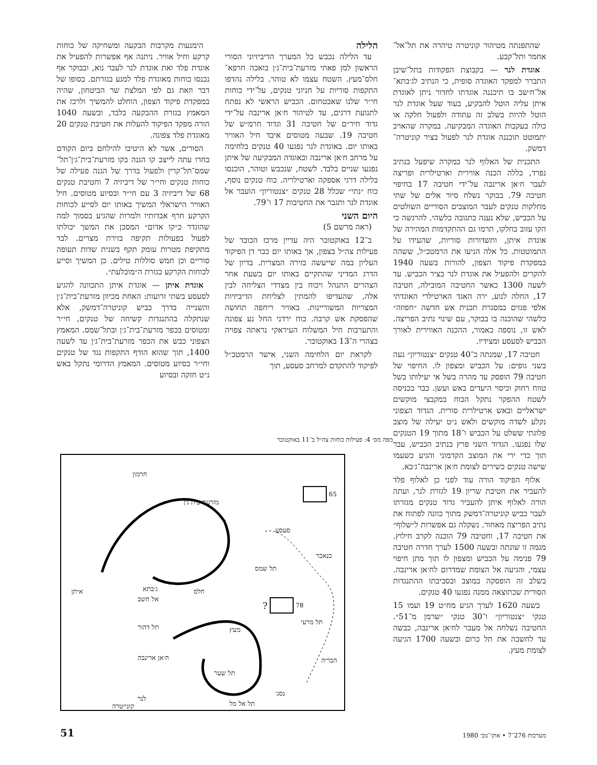שהתפנתה מטיהור קוניטרה טיהרה את תל־אל־אחמר ותל־קבע.
אוגדת לנר — בקבוצת הפקודות בתל־שיבן התברר למפקד האוגדה סופית, כי הנתיב לג׳בתא־אל־ח׳שב בו תיכננה אוגדתו לחדור ניתן לאוגדת איתן עליה הוטל להבקיע, בעוד שעל אוגדת לנר הוטל להיות בשלב זה עתודה ולפעול חלקה או כולה בעקבות האוגדה המבקיעה. במקרה שהאויב יתמוטט תוכננה אוגדת לנר לפעול בציר קוניטרה־דמשק.
התכנית של האלוף לנר במקרה שיפעל בנתיב נפרד, כללה הכנה אווירית וארטילרית ופריצה לעבר ח׳אן ארינבה על־ידי חטיבה 17 בחיפוי חטיבה 79. בבוקר נשלח סיור אלים של שתי מחלקות טנקים לעבר המוצבים הסוריים השולטים על הכביש, שלא נענה בתגובה כלשהי. להרגשה כי הקו עזוב בחלקו, תרמו גם ההתקדמות המהירה של אוגדת איתן, ותשדורות סוריות, שהעידו על התמוטטות. כל אלה הניעו את הרמטכ״ל, ששהה במפקדת פיקוד הצפון, להורות בשעה 1940 להקרים ולהפעיל את אוגדת לנר בציר הכביש. עד לשעה 1300 כאשר החטיבה המובילה, חטיבה 17, החלה לנוע, ירה האגד הארטילרי האוגדתי אלפי פגזים במסגרת תכנית אש חדשה ״חפוזה״ כלשהי שהוכנה בו בבוקר, עם שינוי נתיב הפריצה. לאש זו, נוספה כאמור, ההכנה האווירית לאורך הכביש לסעסע ומצידיו.
חטיבה 17, שמנתה כ־40 טנקים ״צנטוריון״ נעה בשני גופים: על הכביש ומצפון לו. החיפוי של חטיבה 79 הופסק עד מהרה בשל אי יעילותו בשל טווח רחוק וכיסוי היעדים באש ועשן. כבר בכניסה לשטח ההפקר נתקל הכוח במקבצי מוקשים ישראליים ובאש ארטילרית סורית. הגדוד הצפוני נקלע לשדה מוקשים ולאש נ״ט יעילה של מוצב פלוגתי ששלט על הכביש ו־18 מתוך 19 הטנקים שלו נפגעו. הגדוד השני פרץ בנתיב הכביש, עבר תוך כדי ירי את המוצב הקדמוני והגיע כשעמו שישה טנקים כשירים לצומת ח׳אן ארינבה־ג׳בא.
אלוף הפיקוד הורה עוד לפני כן לאלוף פלד להעביר את חטיבת שריון 19 לגזרת לנר, ועתה הורה לאלוף איתן להעביר גדוד טנקים מגזרתו לעבר כביש קוניטרה־דמשק מתוך כוונה לפתוח את נתיב הפריצה מאחור. נשקלה גם אפשרות ל״שלוף״ את חטיבה 17, וחטיבה 79 הוכנה לקרב חילוץ. מגמה זו שונתה ובשעה 1500 לערך חדרה חטיבה 79 פנימה על הכביש ומצפון לו תוך מתן חיפוי עצמי, והגיעה אל הצומת שמדרום לח׳אן ארינבה. בשלב זה הופסקה במוצב ובסביבתו ההתנגדות הסורית שכתוצאה ממנה נפגעו 40 טנקים.
בשעה 1620 לערך הגיע מח״ט 19 ועמו 15 טנקי ״צנטוריון״ ו־30 טנקי ״שרמן מ־51״. החטיבה נשלחה אל מעבר לח׳אן ארינבה, כבשה עד לחשכה את תל כרום ובשעה 1700 הגיעה לצומת מעץ.
הלילה
עד הלילה נכבש כל המערך הדיביזיוני הסורי הראשון למן פאתי מזרעת־בית־ג׳ן בואכה חרפא־חלס־מעץ. השטח עצמו לא טוהר. בלילה נהדפו התקפות סוריות על חניוני טנקים, על־ידי כוחות חי״ר שלנו שאבטחום. הכביש הראשי לא נפתח לתנועת דרגים, עד לטיהור ח׳אן ארינבה על־ידי גדוד חיר״ם של חטיבה 31 וגדוד חרמ״ש של חטיבה 19. שבעה מטוסים איבד חיל האוויר באותו יום. באוגדת לנר נפגעו 40 טנקים בלחימה על מרחב ח׳אן ארינבה ובאוגדה המבקיעה של איתן נפגעו שניים בלבד. לשטח, שנכבש וטוהר, הוכנסו בלילה דרגי אספקה וארטילריה. כוח טנקים נוסף, כוח ״נתי״ שכלל 28 טנקים ״צנטוריון״ הועבר אל אוגדת לנר ותגבר את החטיבות 17 ו־79.
היום השני
(ראה מרשם 5)
ב־12 באוקטובר היה עדיין מרכז הכובד של פעילות צה״ל בצפון, אך באותו יום כבר דן הפיקוד העליון במה שייעשה בזירה המצרית. בדיון של הדרג המדיני שהתקיים באותו יום בשעת אחר הצהרים התנהל ויכוח בין מצדדי הצליחה לבין אלה, שהעדיפו להמתין לצליחת הדיביזיות המצריות המשוריינות. באוויר ריחפה תחושה שהפסקת אש קרבה. כוח ירדני החל נע צפונה והתערבות חיל המשלוח העיראקי נראתה צפויה בצהרי ה־13 באוקטובר.
לקראת יום הלחימה השני, אישר הרמטכ״ל לפיקוד להתקדם למרחב סעסע, תוך
הימנעות מקרבות הבקעה ומשחיקה של כוחות קרקע וחיל אוויר. ניתנה אף אפשרות להפעיל את אוגדת פלד ואת אוגדת לנר לעבר נוא, ובבוקר אף נכנסו כוחות מאוגדת פלד למגע בגזרתם. בסופו של דבר וזאת גם לפי המלצת שר הביטחון, שהיה במפקדת פיקוד הצפון, הוחלט להמשיך ולרכז את המאמץ בגזרת ההבקעה בלבד, ובשעה 1040 הורה מפקד הפיקוד להעלות את חטיבת טנקים 20 מאוגדת פלד צפונה.
הסורים, אשר לא היטיבו להילחם ביום הקודם בחרו עתה לייצב קו הגנה בקו מזרעת־בית־ג׳ן־תל־שמס־תל־קרין ולפעול בדרך של הגנה פעילה של כוחות טנקים וחי״ר של דיביזיה 7 וחטיבת טנקים 68 של דיביזיה 3 עם חי״ר ובסיוע מטוסים. חיל האוויר הישראלי המשיך באותו יום לסייע לכוחות הקרקע חרף אבדותיו ולמרות שהגיע בסמוך למה שהוגדר כ״קו אדום״ המסכן את המשך יכולתו לפעול בפעולות תקיפה בזירת מצרים. לבד מתקיפת מטרות עומק תקף בשנית שדות תעופה סוריים וכן חמש סוללות טילים. כן המשיך וסייע לכוחות הקרקע בגזרת ה״מובלעת״.
אוגדת איתן — אוגדת איתן התכוונה להגיע לסעסע בשתי זרועות: האחת מכיוון מזרעת־בית־ג׳ן והשנייה בדרך כביש קוניטרה־דמשק, אלא שנתקלה בהתנגדות קשיחה של טנקים, חי״ר ומטוסים בכפר מזרעת־בית־ג׳ן ובתל־שמס. המאמץ הצפוני כבש את הכפר מזרעת־בית־ג׳ן עד לשעה 1400, תוך שהוא הודף התקפות נגד של טנקים וחי״ר בסיוע מטוסים. המאמץ הדרומי נתקל באש נ״ט חזקה ובסיוע
מפה מס׳ 4: פעילות כוחות צה״ל ב־11 באוקטובר
חרמון
מזרעת בית ג׳ן
65
סעסע
כנאכר
תל שמס
איתן חלס
ג׳בתא
אל חשב
78
?
תל מרעי
מעץ
תל דהור
הבריה
ח׳אן ארינבה
תל שער
נסג׳
לנר
קונייטרה תל אל מל
51 מערכות 276־7 • אוק׳־נוב׳ 1980